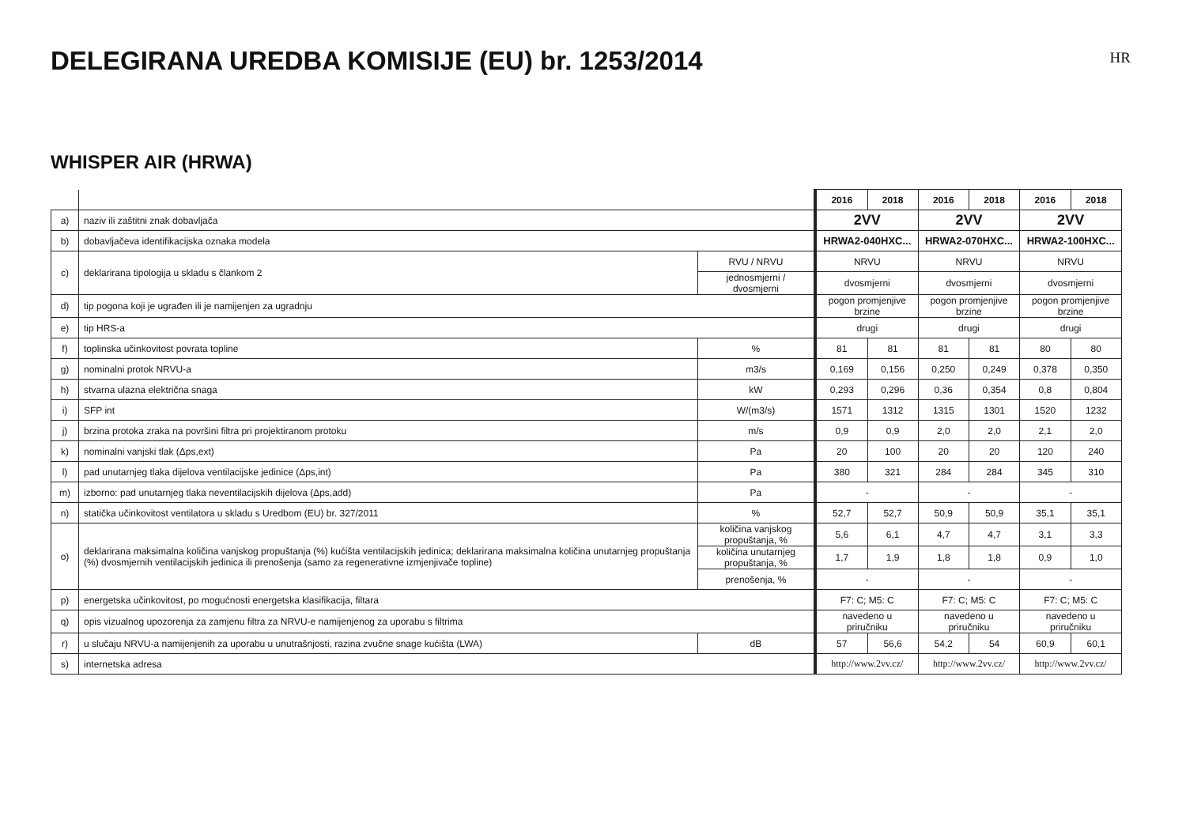DELEGIRANA UREDBA KOMISIJE (EU) br. 1253/2014
HR
WHISPER AIR (HRWA)
| | | | 2016 | 2018 | 2016 | 2018 | 2016 | 2018 |
| a) | naziv ili zaštitni znak dobavljača | | 2VV | | 2VV | | 2VV | |
| b) | dobavljačeva identifikacijska oznaka modela | | HRWA2-040HXC... | | HRWA2-070HXC... | | HRWA2-100HXC... | |
| c) | deklarirana tipologija u skladu s člankom 2 | RVU / NRVU | NRVU | | NRVU | | NRVU | |
| | | jednosmjerni / dvosmjerni | dvosmjerni | | dvosmjerni | | dvosmjerni | |
| d) | tip pogona koji je ugrađen ili je namijenjen za ugradnju | | pogon promjenjive brzine | | pogon promjenjive brzine | | pogon promjenjive brzine | |
| e) | tip HRS-a | | drugi | | drugi | | drugi | |
| f) | toplinska učinkovitost povrata topline | % | 81 | 81 | 81 | 81 | 80 | 80 |
| g) | nominalni protok NRVU-a | m3/s | 0,169 | 0,156 | 0,250 | 0,249 | 0,378 | 0,350 |
| h) | stvarna ulazna električna snaga | kW | 0,293 | 0,296 | 0,36 | 0,354 | 0,8 | 0,804 |
| i) | SFP int | W/(m3/s) | 1571 | 1312 | 1315 | 1301 | 1520 | 1232 |
| j) | brzina protoka zraka na površini filtra pri projektiranom protoku | m/s | 0,9 | 0,9 | 2,0 | 2,0 | 2,1 | 2,0 |
| k) | nominalni vanjski tlak (Δps,ext) | Pa | 20 | 100 | 20 | 20 | 120 | 240 |
| l) | pad unutarnjeg tlaka dijelova ventilacijske jedinice (Δps,int) | Pa | 380 | 321 | 284 | 284 | 345 | 310 |
| m) | izborno: pad unutarnjeg tlaka neventilacijskih dijelova (Δps,add) | Pa | - | | - | | - | |
| n) | statička učinkovitost ventilatora u skladu s Uredbom (EU) br. 327/2011 | % | 52,7 | 52,7 | 50,9 | 50,9 | 35,1 | 35,1 |
| o) | deklarirana maksimalna količina vanjskog propuštanja (%) kućišta ventilacijskih jedinica; deklarirana maksimalna količina unutarnjeg propuštanja (%) dvosmjernih ventilacijskih jedinica ili prenošenja (samo za regenerativne izmjenjivače topline) | količina vanjskog propuštanja, % | 5,6 | 6,1 | 4,7 | 4,7 | 3,1 | 3,3 |
| | | količina unutarnjeg propuštanja, % | 1,7 | 1,9 | 1,8 | 1,8 | 0,9 | 1,0 |
| | | prenošenja, % | - | | - | | - | |
| p) | energetska učinkovitost, po mogućnosti energetska klasifikacija, filtara | | F7: C; M5: C | | F7: C; M5: C | | F7: C; M5: C | |
| q) | opis vizualnog upozorenja za zamjenu filtra za NRVU-e namijenjenog za uporabu s filtrima | | navedeno u priručniku | | navedeno u priručniku | | navedeno u priručniku | |
| r) | u slučaju NRVU-a namijenjenih za uporabu u unutrašnjosti, razina zvučne snage kućišta (LWA) | dB | 57 | 56,6 | 54,2 | 54 | 60,9 | 60,1 |
| s) | internetska adresa | | http://www.2vv.cz/ | | http://www.2vv.cz/ | | http://www.2vv.cz/ | |